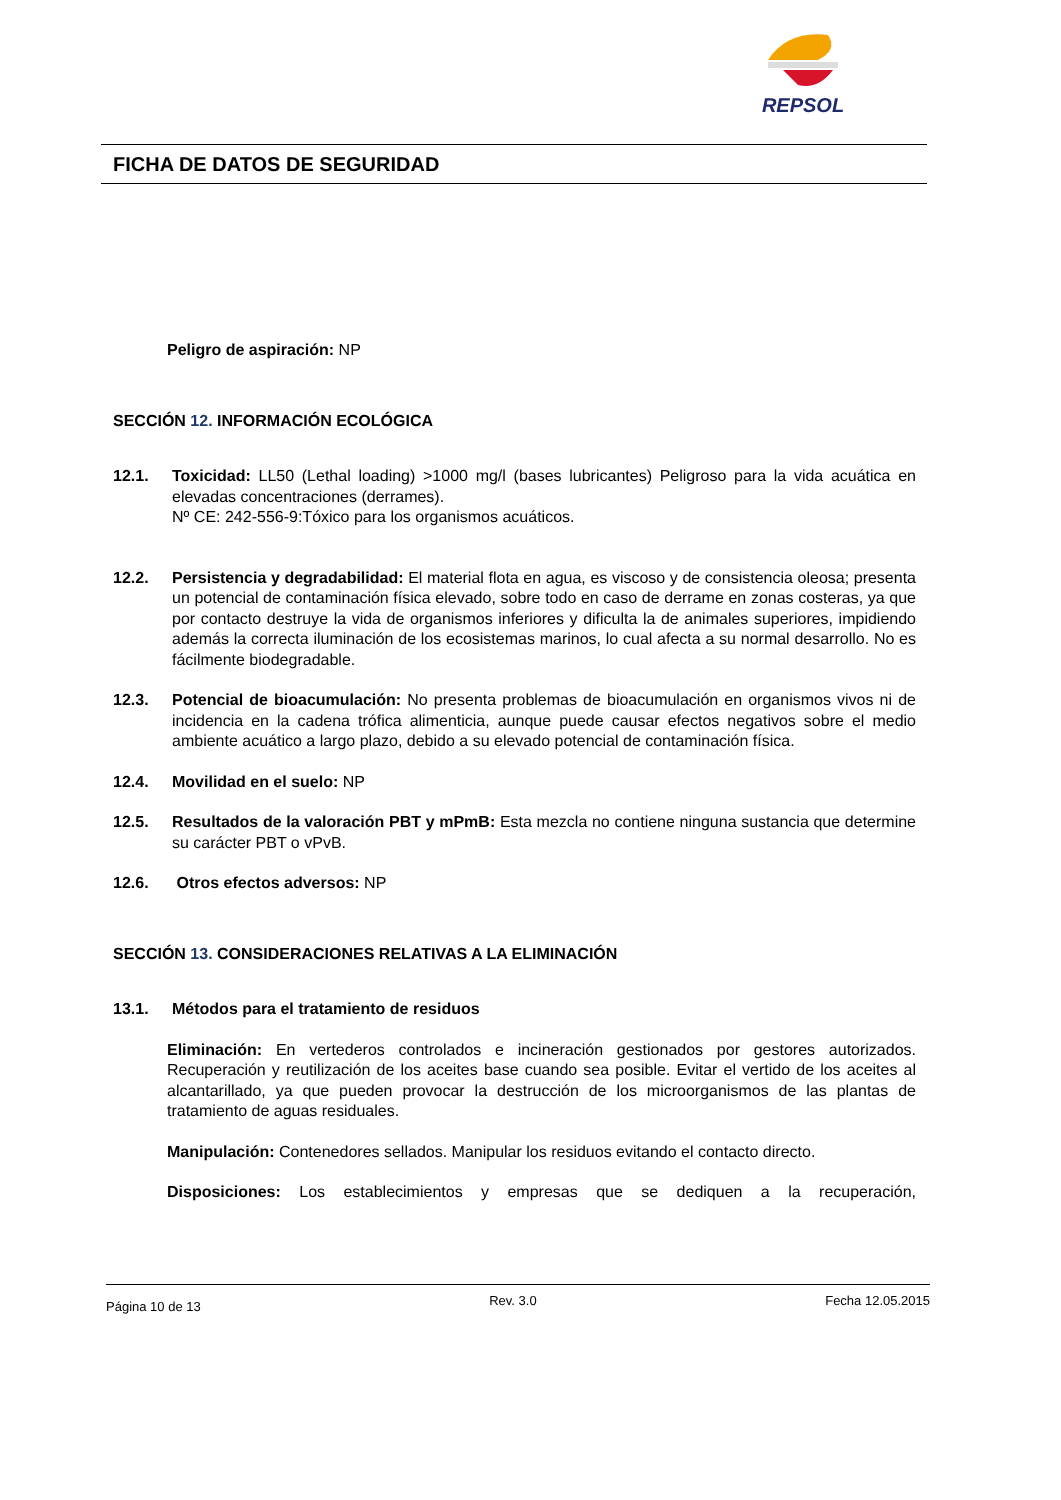REPSOL
FICHA DE DATOS DE SEGURIDAD
Peligro de aspiración: NP
SECCIÓN 12. INFORMACIÓN ECOLÓGICA
12.1. Toxicidad: LL50 (Lethal loading) >1000 mg/l (bases lubricantes) Peligroso para la vida acuática en elevadas concentraciones (derrames).
Nº CE: 242-556-9:Tóxico para los organismos acuáticos.
12.2. Persistencia y degradabilidad: El material flota en agua, es viscoso y de consistencia oleosa; presenta un potencial de contaminación física elevado, sobre todo en caso de derrame en zonas costeras, ya que por contacto destruye la vida de organismos inferiores y dificulta la de animales superiores, impidiendo además la correcta iluminación de los ecosistemas marinos, lo cual afecta a su normal desarrollo. No es fácilmente biodegradable.
12.3. Potencial de bioacumulación: No presenta problemas de bioacumulación en organismos vivos ni de incidencia en la cadena trófica alimenticia, aunque puede causar efectos negativos sobre el medio ambiente acuático a largo plazo, debido a su elevado potencial de contaminación física.
12.4. Movilidad en el suelo: NP
12.5. Resultados de la valoración PBT y mPmB: Esta mezcla no contiene ninguna sustancia que determine su carácter PBT o vPvB.
12.6. Otros efectos adversos: NP
SECCIÓN 13. CONSIDERACIONES RELATIVAS A LA ELIMINACIÓN
13.1. Métodos para el tratamiento de residuos
Eliminación: En vertederos controlados e incineración gestionados por gestores autorizados. Recuperación y reutilización de los aceites base cuando sea posible. Evitar el vertido de los aceites al alcantarillado, ya que pueden provocar la destrucción de los microorganismos de las plantas de tratamiento de aguas residuales.
Manipulación: Contenedores sellados. Manipular los residuos evitando el contacto directo.
Disposiciones: Los establecimientos y empresas que se dediquen a la recuperación,
Página 10 de 13 Rev. 3.0 Fecha 12.05.2015